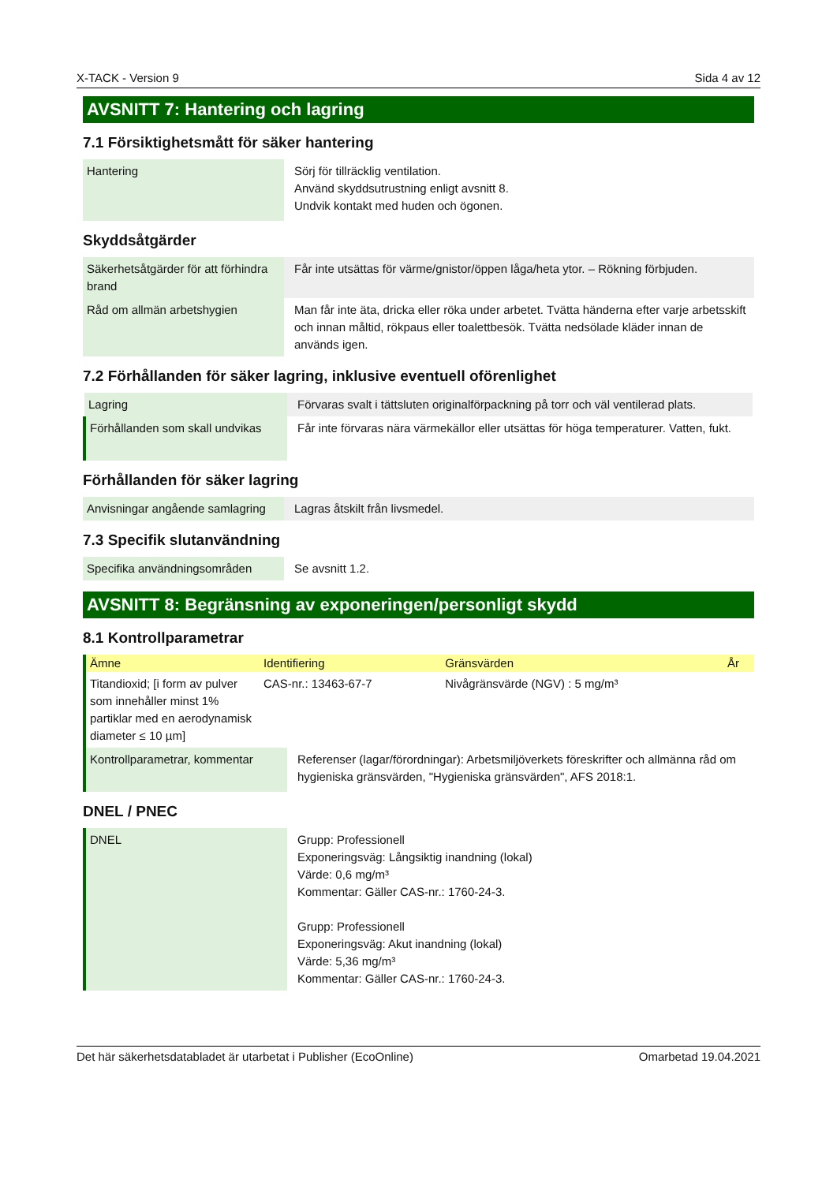X-TACK - Version 9 Sida 4 av 12
AVSNITT 7: Hantering och lagring
7.1 Försiktighetsmått för säker hantering
| Hantering | Sörj för tillräcklig ventilation. Använd skyddsutrustning enligt avsnitt 8. Undvik kontakt med huden och ögonen. |
Skyddsåtgärder
| Säkerhetsåtgärder för att förhindra brand | Får inte utsättas för värme/gnistor/öppen låga/heta ytor. – Rökning förbjuden. |
| Råd om allmän arbetshygien | Man får inte äta, dricka eller röka under arbetet. Tvätta händerna efter varje arbetsskift och innan måltid, rökpaus eller toalettbesök. Tvätta nedsölade kläder innan de används igen. |
7.2 Förhållanden för säker lagring, inklusive eventuell oförenlighet
| Lagring | Förvaras svalt i tättsluten originalförpackning på torr och väl ventilerad plats. |
| Förhållanden som skall undvikas | Får inte förvaras nära värmekällor eller utsättas för höga temperaturer. Vatten, fukt. |
Förhållanden för säker lagring
| Anvisningar angående samlagring | Lagras åtskilt från livsmedel. |
7.3 Specifik slutanvändning
| Specifika användningsområden | Se avsnitt 1.2. |
AVSNITT 8: Begränsning av exponeringen/personligt skydd
8.1 Kontrollparametrar
| Ämne | Identifiering | Gränsvärden | År |
| --- | --- | --- | --- |
| Titandioxid; [i form av pulver som innehåller minst 1% partiklar med en aerodynamisk diameter ≤ 10 µm] | CAS-nr.: 13463-67-7 | Nivågränsvärde (NGV) : 5 mg/m³ | |
| Kontrollparametrar, kommentar | Referenser (lagar/förordningar): Arbetsmiljöverkets föreskrifter och allmänna råd om hygieniska gränsvärden, "Hygieniska gränsvärden", AFS 2018:1. |
DNEL / PNEC
| DNEL | Grupp: Professionell Exponeringsväg: Långsiktig inandning (lokal) Värde: 0,6 mg/m³ Kommentar: Gäller CAS-nr.: 1760-24-3. Grupp: Professionell Exponeringsväg: Akut inandning (lokal) Värde: 5,36 mg/m³ Kommentar: Gäller CAS-nr.: 1760-24-3. |
Det här säkerhetsdatabladet är utarbetat i Publisher (EcoOnline) Omarbetad 19.04.2021